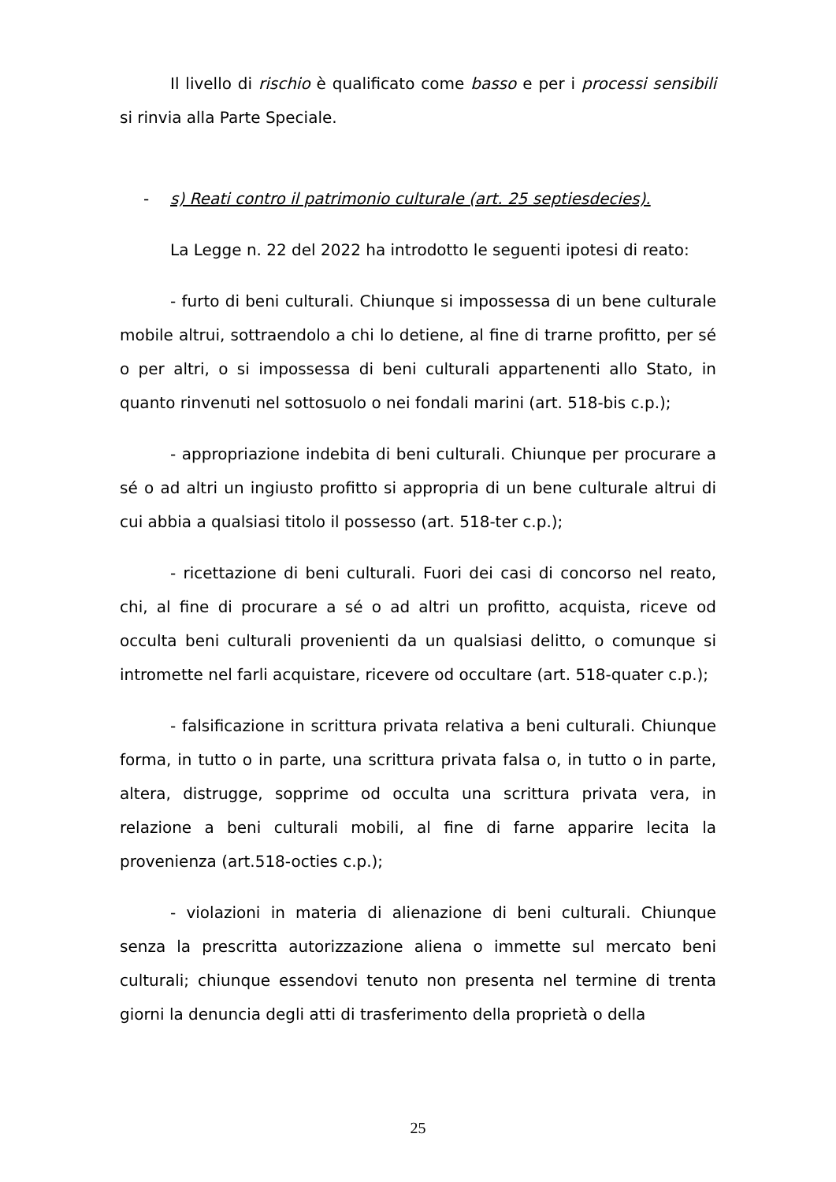Il livello di rischio è qualificato come basso e per i processi sensibili si rinvia alla Parte Speciale.
- s) Reati contro il patrimonio culturale (art. 25 septiesdecies).
La Legge n. 22 del 2022 ha introdotto le seguenti ipotesi di reato:
- furto di beni culturali. Chiunque si impossessa di un bene culturale mobile altrui, sottraendolo a chi lo detiene, al fine di trarne profitto, per sé o per altri, o si impossessa di beni culturali appartenenti allo Stato, in quanto rinvenuti nel sottosuolo o nei fondali marini (art. 518-bis c.p.);
- appropriazione indebita di beni culturali. Chiunque per procurare a sé o ad altri un ingiusto profitto si appropria di un bene culturale altrui di cui abbia a qualsiasi titolo il possesso (art. 518-ter c.p.);
- ricettazione di beni culturali. Fuori dei casi di concorso nel reato, chi, al fine di procurare a sé o ad altri un profitto, acquista, riceve od occulta beni culturali provenienti da un qualsiasi delitto, o comunque si intromette nel farli acquistare, ricevere od occultare (art. 518-quater c.p.);
- falsificazione in scrittura privata relativa a beni culturali. Chiunque forma, in tutto o in parte, una scrittura privata falsa o, in tutto o in parte, altera, distrugge, sopprime od occulta una scrittura privata vera, in relazione a beni culturali mobili, al fine di farne apparire lecita la provenienza (art.518-octies c.p.);
- violazioni in materia di alienazione di beni culturali. Chiunque senza la prescritta autorizzazione aliena o immette sul mercato beni culturali; chiunque essendovi tenuto non presenta nel termine di trenta giorni la denuncia degli atti di trasferimento della proprietà o della
25